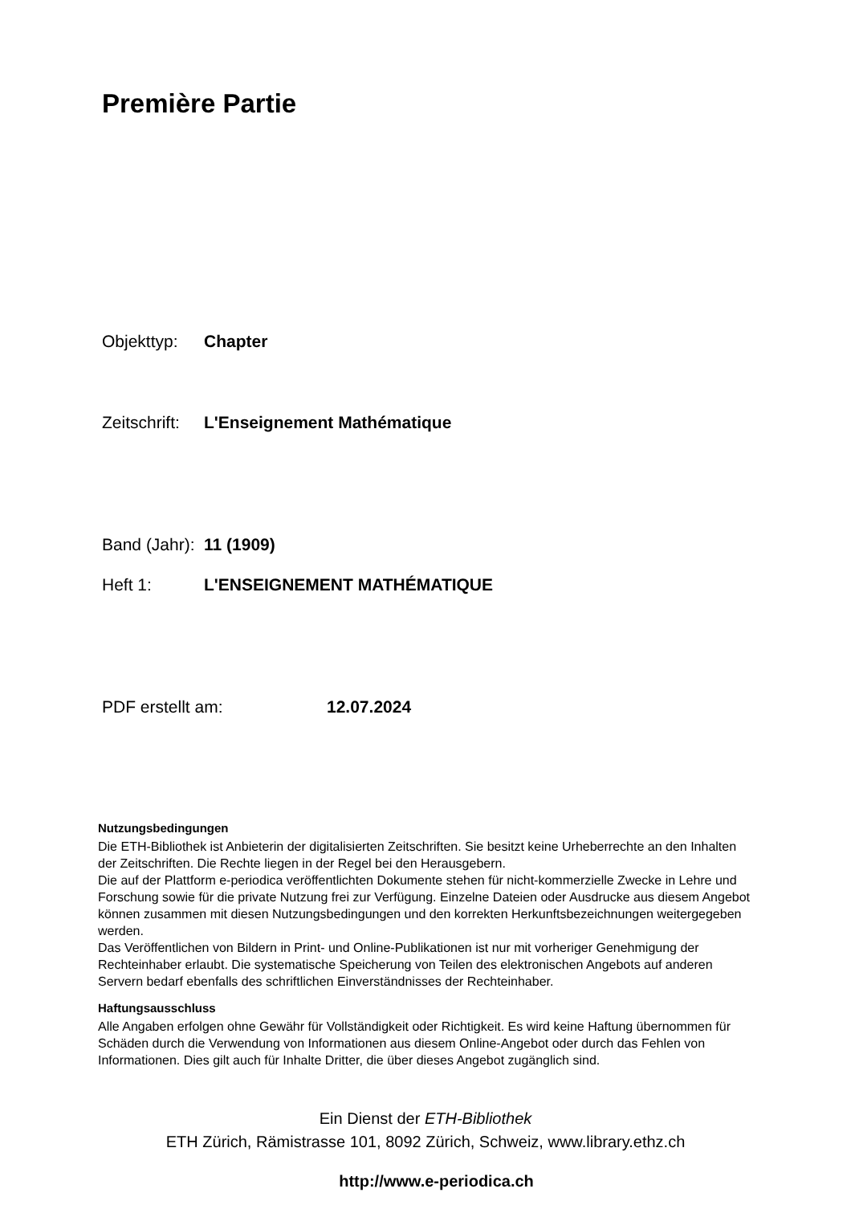Première Partie
Objekttyp: Chapter
Zeitschrift: L'Enseignement Mathématique
Band (Jahr): 11 (1909)
Heft 1: L'ENSEIGNEMENT MATHÉMATIQUE
PDF erstellt am: 12.07.2024
Nutzungsbedingungen
Die ETH-Bibliothek ist Anbieterin der digitalisierten Zeitschriften. Sie besitzt keine Urheberrechte an den Inhalten der Zeitschriften. Die Rechte liegen in der Regel bei den Herausgebern.
Die auf der Plattform e-periodica veröffentlichten Dokumente stehen für nicht-kommerzielle Zwecke in Lehre und Forschung sowie für die private Nutzung frei zur Verfügung. Einzelne Dateien oder Ausdrucke aus diesem Angebot können zusammen mit diesen Nutzungsbedingungen und den korrekten Herkunftsbezeichnungen weitergegeben werden.
Das Veröffentlichen von Bildern in Print- und Online-Publikationen ist nur mit vorheriger Genehmigung der Rechteinhaber erlaubt. Die systematische Speicherung von Teilen des elektronischen Angebots auf anderen Servern bedarf ebenfalls des schriftlichen Einverständnisses der Rechteinhaber.
Haftungsausschluss
Alle Angaben erfolgen ohne Gewähr für Vollständigkeit oder Richtigkeit. Es wird keine Haftung übernommen für Schäden durch die Verwendung von Informationen aus diesem Online-Angebot oder durch das Fehlen von Informationen. Dies gilt auch für Inhalte Dritter, die über dieses Angebot zugänglich sind.
Ein Dienst der ETH-Bibliothek
ETH Zürich, Rämistrasse 101, 8092 Zürich, Schweiz, www.library.ethz.ch
http://www.e-periodica.ch